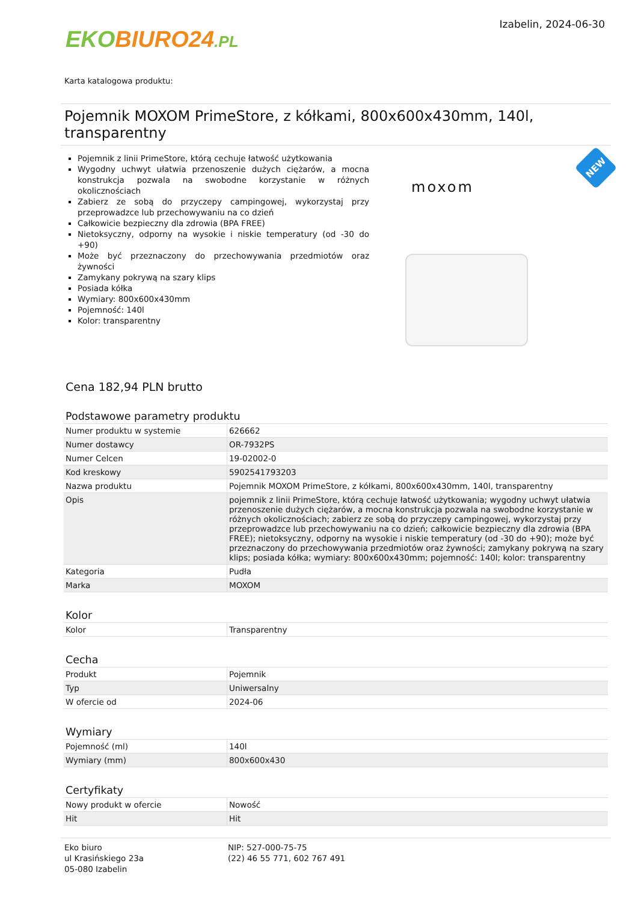EKO BIURO24.PL
Izabelin, 2024-06-30
Karta katalogowa produktu:
Pojemnik MOXOM PrimeStore, z kółkami, 800x600x430mm, 140l, transparentny
Pojemnik z linii PrimeStore, którą cechuje łatwość użytkowania
Wygodny uchwyt ułatwia przenoszenie dużych ciężarów, a mocna konstrukcja pozwala na swobodne korzystanie w różnych okolicznościach
Zabierz ze sobą do przyczepy campingowej, wykorzystaj przy przeprowadzce lub przechowywaniu na co dzień
Całkowicie bezpieczny dla zdrowia (BPA FREE)
Nietoksyczny, odporny na wysokie i niskie temperatury (od -30 do +90)
Może być przeznaczony do przechowywania przedmiotów oraz żywności
Zamykany pokrywą na szary klips
Posiada kółka
Wymiary: 800x600x430mm
Pojemność: 140l
Kolor: transparentny
moxom
NEW
Cena 182,94 PLN brutto
Podstawowe parametry produktu
| Numer produktu w systemie | 626662 |
| Numer dostawcy | OR-7932PS |
| Numer Celcen | 19-02002-0 |
| Kod kreskowy | 5902541793203 |
| Nazwa produktu | Pojemnik MOXOM PrimeStore, z kółkami, 800x600x430mm, 140l, transparentny |
| Opis | pojemnik z linii PrimeStore, którą cechuje łatwość użytkowania; wygodny uchwyt ułatwia przenoszenie dużych ciężarów, a mocna konstrukcja pozwala na swobodne korzystanie w różnych okolicznościach; zabierz ze sobą do przyczepy campingowej, wykorzystaj przy przeprowadzce lub przechowywaniu na co dzień; całkowicie bezpieczny dla zdrowia (BPA FREE); nietoksyczny, odporny na wysokie i niskie temperatury (od -30 do +90); może być przeznaczony do przechowywania przedmiotów oraz żywności; zamykany pokrywą na szary klips; posiada kółka; wymiary: 800x600x430mm; pojemność: 140l; kolor: transparentny |
| Kategoria | Pudła |
| Marka | MOXOM |
Kolor
| Kolor | Transparentny |
Cecha
| Produkt | Pojemnik |
| Typ | Uniwersalny |
| W ofercie od | 2024-06 |
Wymiary
| Pojemność (ml) | 140l |
| Wymiary (mm) | 800x600x430 |
Certyfikaty
| Nowy produkt w ofercie | Nowość |
| Hit | Hit |
Eko biuro
ul Krasińskiego 23a
05-080 Izabelin
NIP: 527-000-75-75
(22) 46 55 771, 602 767 491